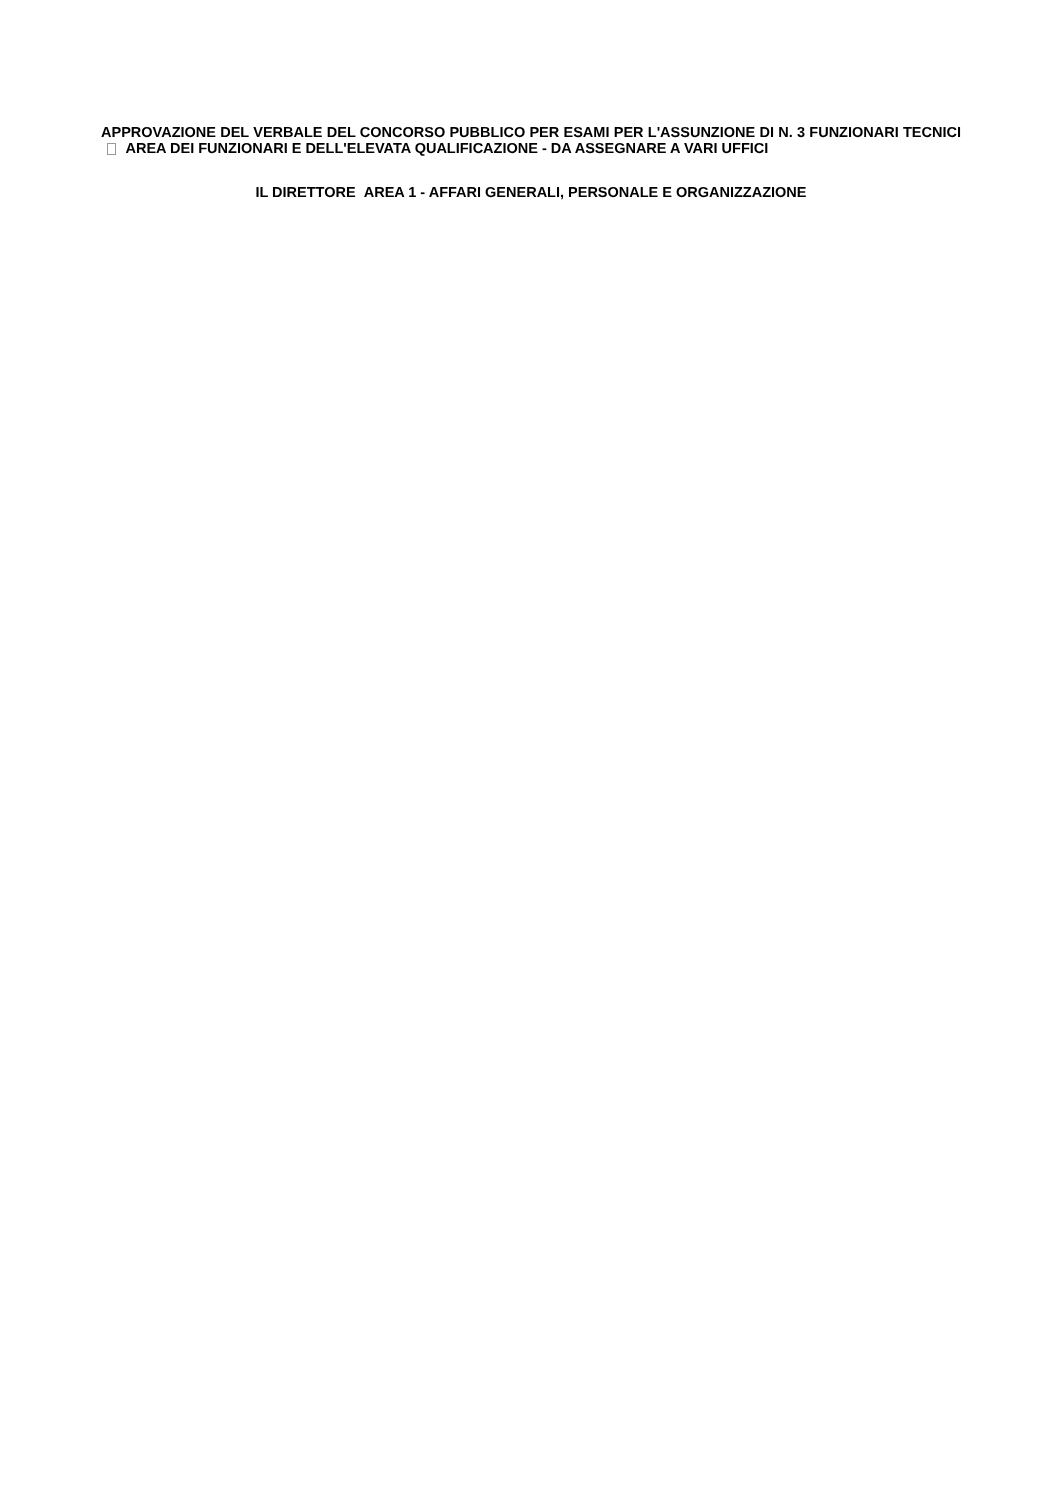APPROVAZIONE DEL VERBALE DEL CONCORSO PUBBLICO PER ESAMI PER L'ASSUNZIONE DI N. 3 FUNZIONARI TECNICI AREA DEI FUNZIONARI E DELL'ELEVATA QUALIFICAZIONE - DA ASSEGNARE A VARI UFFICI
IL DIRETTORE AREA 1 - AFFARI GENERALI, PERSONALE E ORGANIZZAZIONE